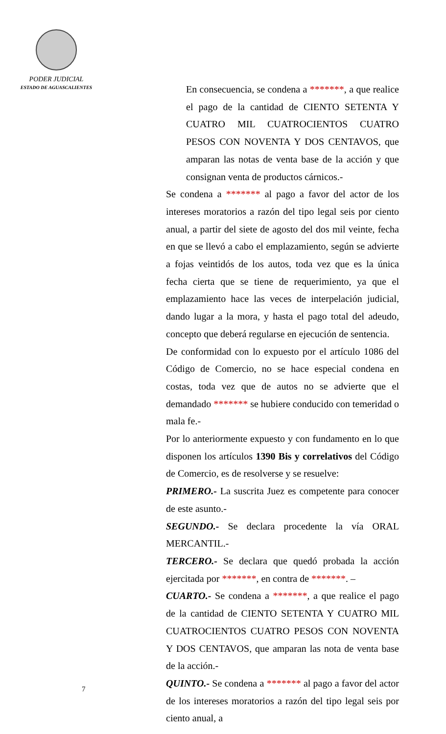PODER JUDICIAL
ESTADO DE AGUASCALIENTES
En consecuencia, se condena a *******, a que realice el pago de la cantidad de CIENTO SETENTA Y CUATRO MIL CUATROCIENTOS CUATRO PESOS CON NOVENTA Y DOS CENTAVOS, que amparan las notas de venta base de la acción y que consignan venta de productos cárnicos.-
Se condena a ******* al pago a favor del actor de los intereses moratorios a razón del tipo legal seis por ciento anual, a partir del siete de agosto del dos mil veinte, fecha en que se llevó a cabo el emplazamiento, según se advierte a fojas veintidós de los autos, toda vez que es la única fecha cierta que se tiene de requerimiento, ya que el emplazamiento hace las veces de interpelación judicial, dando lugar a la mora, y hasta el pago total del adeudo, concepto que deberá regularse en ejecución de sentencia.
De conformidad con lo expuesto por el artículo 1086 del Código de Comercio, no se hace especial condena en costas, toda vez que de autos no se advierte que el demandado ******* se hubiere conducido con temeridad o mala fe.-
Por lo anteriormente expuesto y con fundamento en lo que disponen los artículos 1390 Bis y correlativos del Código de Comercio, es de resolverse y se resuelve:
PRIMERO.- La suscrita Juez es competente para conocer de este asunto.-
SEGUNDO.- Se declara procedente la vía ORAL MERCANTIL.-
TERCERO.- Se declara que quedó probada la acción ejercitada por *******, en contra de *******. –
CUARTO.- Se condena a *******, a que realice el pago de la cantidad de CIENTO SETENTA Y CUATRO MIL CUATROCIENTOS CUATRO PESOS CON NOVENTA Y DOS CENTAVOS, que amparan las nota de venta base de la acción.-
QUINTO.- Se condena a ******* al pago a favor del actor de los intereses moratorios a razón del tipo legal seis por ciento anual, a
7